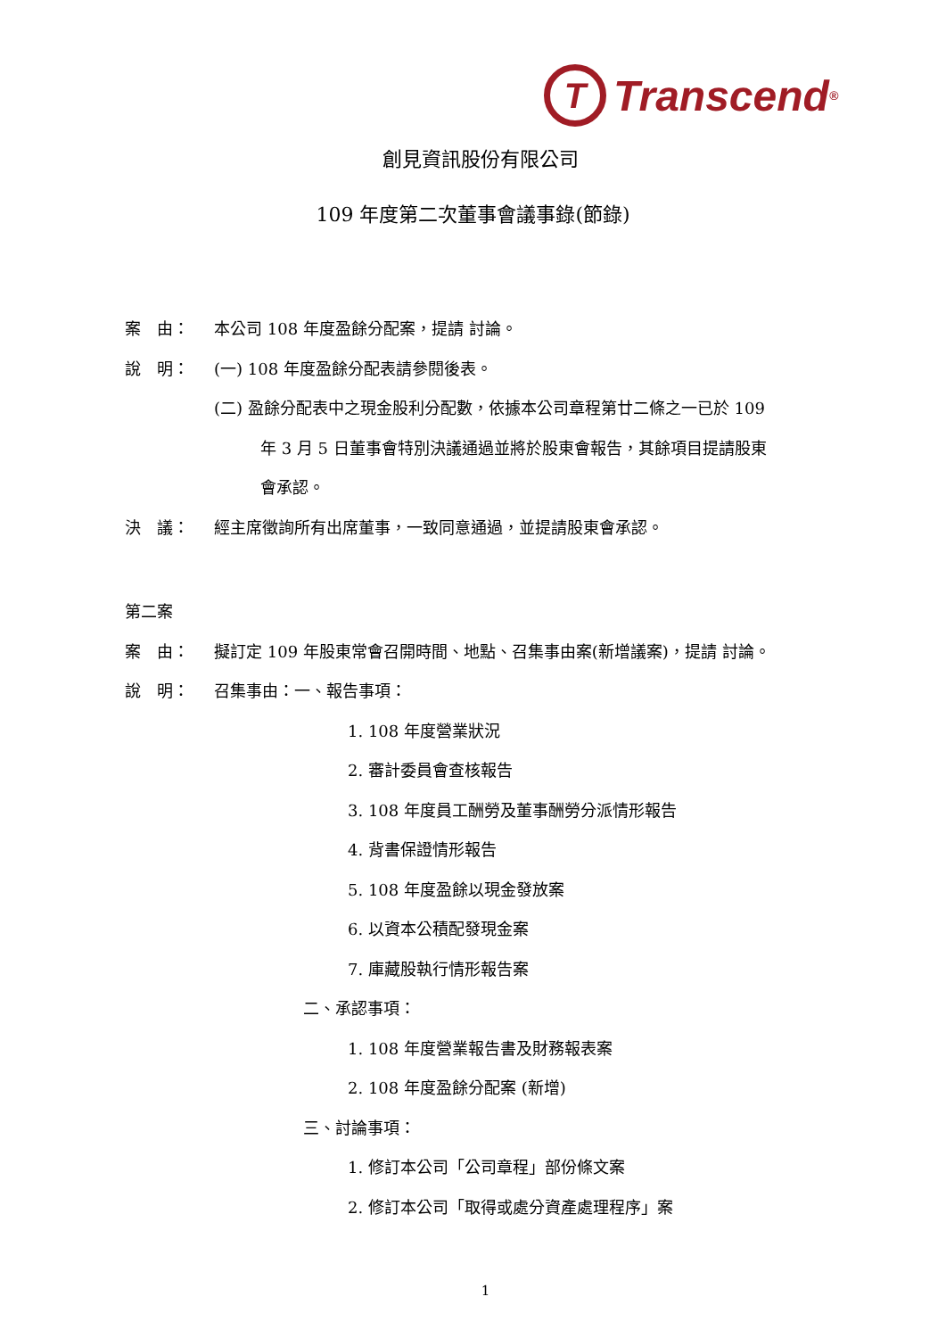T Transcend<sup>®</sup>
創見資訊股份有限公司
109 年度第二次董事會議事錄(節錄)
案　由： 本公司 108 年度盈餘分配案，提請 討論。
說　明： (一) 108 年度盈餘分配表請參閱後表。
(二) 盈餘分配表中之現金股利分配數，依據本公司章程第廿二條之一已於 109
年 3 月 5 日董事會特別決議通過並將於股東會報告，其餘項目提請股東
會承認。
決　議： 經主席徵詢所有出席董事，一致同意通過，並提請股東會承認。
第二案
案　由： 擬訂定 109 年股東常會召開時間、地點、召集事由案(新增議案)，提請 討論。
說　明： 召集事由：一、報告事項：
1. 108 年度營業狀況
2. 審計委員會查核報告
3. 108 年度員工酬勞及董事酬勞分派情形報告
4. 背書保證情形報告
5. 108 年度盈餘以現金發放案
6. 以資本公積配發現金案
7. 庫藏股執行情形報告案
二、承認事項：
1. 108 年度營業報告書及財務報表案
2. 108 年度盈餘分配案 (新增)
三、討論事項：
1. 修訂本公司「公司章程」部份條文案
2. 修訂本公司「取得或處分資產處理程序」案
1